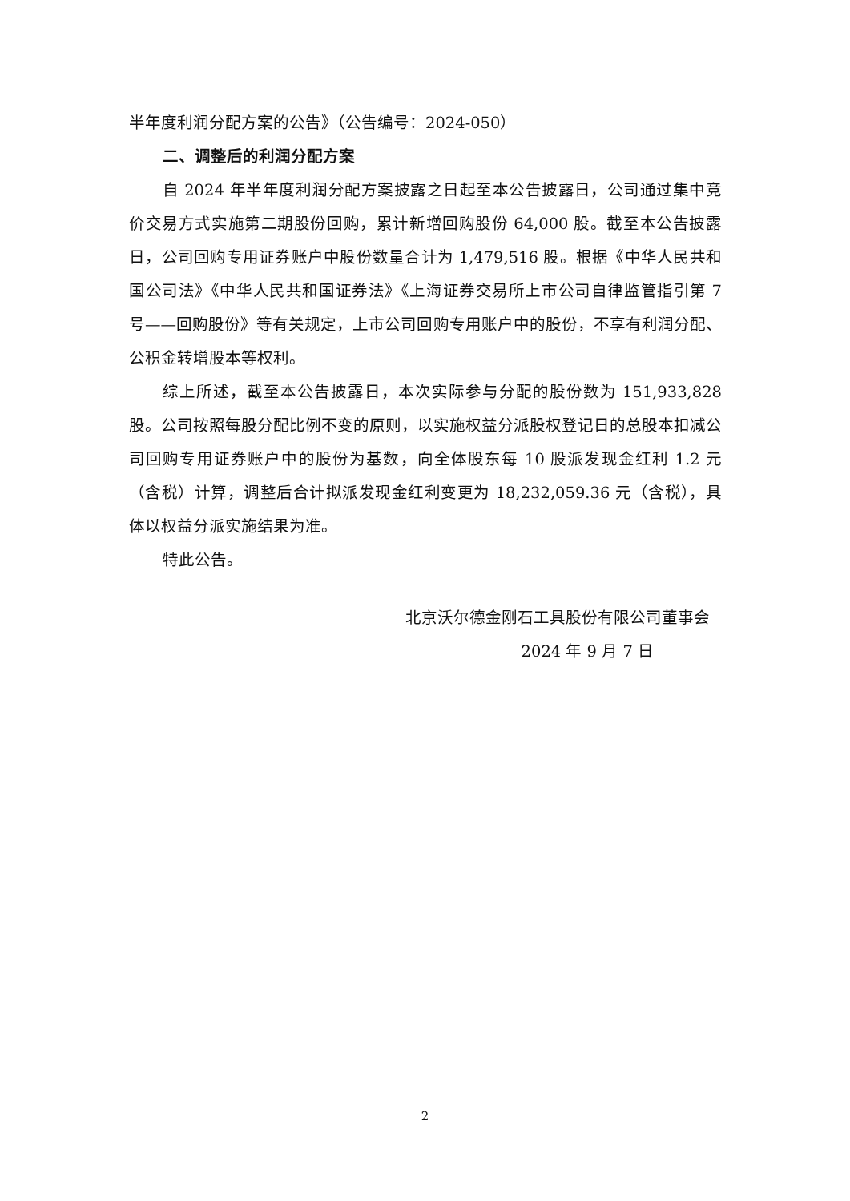半年度利润分配方案的公告》（公告编号：2024-050）
二、调整后的利润分配方案
自 2024 年半年度利润分配方案披露之日起至本公告披露日，公司通过集中竞价交易方式实施第二期股份回购，累计新增回购股份 64,000 股。截至本公告披露日，公司回购专用证券账户中股份数量合计为 1,479,516 股。根据《中华人民共和国公司法》《中华人民共和国证券法》《上海证券交易所上市公司自律监管指引第 7 号——回购股份》等有关规定，上市公司回购专用账户中的股份，不享有利润分配、公积金转增股本等权利。
综上所述，截至本公告披露日，本次实际参与分配的股份数为 151,933,828 股。公司按照每股分配比例不变的原则，以实施权益分派股权登记日的总股本扣减公司回购专用证券账户中的股份为基数，向全体股东每 10 股派发现金红利 1.2 元（含税）计算，调整后合计拟派发现金红利变更为 18,232,059.36 元（含税），具体以权益分派实施结果为准。
特此公告。
北京沃尔德金刚石工具股份有限公司董事会
2024 年 9 月 7 日
2